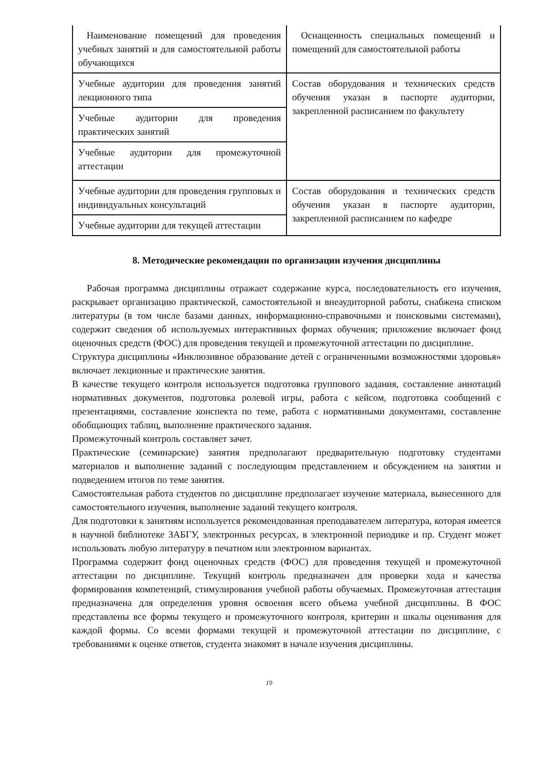| Наименование помещений для проведения учебных занятий и для самостоятельной работы обучающихся | Оснащенность специальных помещений и помещений для самостоятельной работы |
| Учебные аудитории для проведения занятий лекционного типа | Состав оборудования и технических средств обучения указан в паспорте аудитории, закрепленной расписанием по факультету |
| Учебные аудитории для проведения практических занятий | |
| Учебные аудитории для промежуточной аттестации | |
| Учебные аудитории для проведения групповых и индивидуальных консультаций | Состав оборудования и технических средств обучения указан в паспорте аудитории, закрепленной расписанием по кафедре |
| Учебные аудитории для текущей аттестации | |
8. Методические рекомендации по организации изучения дисциплины
Рабочая программа дисциплины отражает содержание курса, последовательность его изучения, раскрывает организацию практической, самостоятельной и внеаудиторной работы, снабжена списком литературы (в том числе базами данных, информационно-справочными и поисковыми системами), содержит сведения об используемых интерактивных формах обучения; приложение включает фонд оценочных средств (ФОС) для проведения текущей и промежуточной аттестации по дисциплине.
Структура дисциплины «Инклюзивное образование детей с ограниченными возможностями здоровья» включает лекционные и практические занятия.
В качестве текущего контроля используется подготовка группового задания, составление аннотаций нормативных документов, подготовка ролевой игры, работа с кейсом, подготовка сообщений с презентациями, составление конспекта по теме, работа с нормативными документами, составление обобщающих таблиц, выполнение практического задания.
Промежуточный контроль составляет зачет.
Практические (семинарские) занятия предполагают предварительную подготовку студентами материалов и выполнение заданий с последующим представлением и обсуждением на занятии и подведением итогов по теме занятия.
Самостоятельная работа студентов по дисциплине предполагает изучение материала, вынесенного для самостоятельного изучения, выполнение заданий текущего контроля.
Для подготовки к занятиям используется рекомендованная преподавателем литература, которая имеется в научной библиотеке ЗАБГУ, электронных ресурсах, в электронной периодике и пр. Студент может использовать любую литературу в печатном или электронном вариантах.
Программа содержит фонд оценочных средств (ФОС) для проведения текущей и промежуточной аттестации по дисциплине. Текущий контроль предназначен для проверки хода и качества формирования компетенций, стимулирования учебной работы обучаемых. Промежуточная аттестация предназначена для определения уровня освоения всего объема учебной дисциплины. В ФОС представлены все формы текущего и промежуточного контроля, критерии и шкалы оценивания для каждой формы. Со всеми формами текущей и промежуточной аттестации по дисциплине, с требованиями к оценке ответов, студента знакомят в начале изучения дисциплины.
19